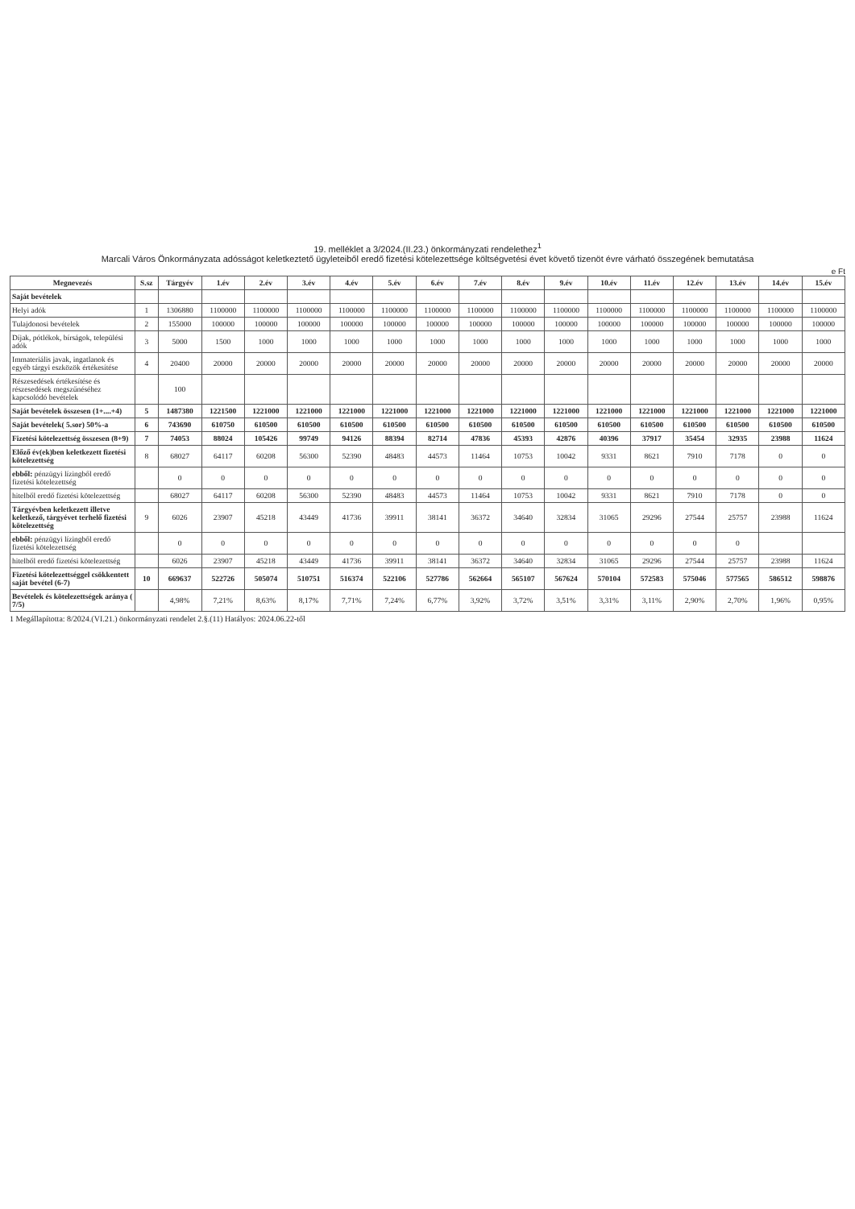19. melléklet a 3/2024.(II.23.) önkormányzati rendelethez<sup>1</sup>
Marcali Város Önkormányzata adósságot keletkeztető ügyleteiből eredő fizetési kötelezettsége költségvetési évet követő tizenöt évre várható összegének bemutatása
e Ft
| Megnevezés | S.sz | Tárgyév | 1.év | 2.év | 3.év | 4.év | 5.év | 6.év | 7.év | 8.év | 9.év | 10.év | 11.év | 12.év | 13.év | 14.év | 15.év |
| --- | --- | --- | --- | --- | --- | --- | --- | --- | --- | --- | --- | --- | --- | --- | --- | --- | --- |
| Saját bevételek | | | | | | | | | | | | | | | | | |
| Helyi adók | 1 | 1306880 | 1100000 | 1100000 | 1100000 | 1100000 | 1100000 | 1100000 | 1100000 | 1100000 | 1100000 | 1100000 | 1100000 | 1100000 | 1100000 | 1100000 | 1100000 |
| Tulajdonosi bevételek | 2 | 155000 | 100000 | 100000 | 100000 | 100000 | 100000 | 100000 | 100000 | 100000 | 100000 | 100000 | 100000 | 100000 | 100000 | 100000 | 100000 |
| Díjak, pótlékok, bírságok, települési adók | 3 | 5000 | 1500 | 1000 | 1000 | 1000 | 1000 | 1000 | 1000 | 1000 | 1000 | 1000 | 1000 | 1000 | 1000 | 1000 | 1000 |
| Immateriális javak, ingatlanok és egyéb tárgyi eszközök értékesítése | 4 | 20400 | 20000 | 20000 | 20000 | 20000 | 20000 | 20000 | 20000 | 20000 | 20000 | 20000 | 20000 | 20000 | 20000 | 20000 | 20000 |
| Részesedések értékesítése és részesedések megszűnéséhez kapcsolódó bevételek | | 100 | | | | | | | | | | | | | | | |
| Saját bevételek összesen (1+....+4) | 5 | 1487380 | 1221500 | 1221000 | 1221000 | 1221000 | 1221000 | 1221000 | 1221000 | 1221000 | 1221000 | 1221000 | 1221000 | 1221000 | 1221000 | 1221000 | 1221000 |
| Saját bevételek( 5.sor) 50%-a | 6 | 743690 | 610750 | 610500 | 610500 | 610500 | 610500 | 610500 | 610500 | 610500 | 610500 | 610500 | 610500 | 610500 | 610500 | 610500 | 610500 |
| Fizetési kötelezettség összesen (8+9) | 7 | 74053 | 88024 | 105426 | 99749 | 94126 | 88394 | 82714 | 47836 | 45393 | 42876 | 40396 | 37917 | 35454 | 32935 | 23988 | 11624 |
| Előző év(ek)ben keletkezett fizetési kötelezettség | 8 | 68027 | 64117 | 60208 | 56300 | 52390 | 48483 | 44573 | 11464 | 10753 | 10042 | 9331 | 8621 | 7910 | 7178 | 0 | 0 |
| ebből: pénzügyi lízingből eredő fizetési kötelezettség | | 0 | 0 | 0 | 0 | 0 | 0 | 0 | 0 | 0 | 0 | 0 | 0 | 0 | 0 | 0 | 0 |
| hitelből eredő fizetési kötelezettség | | 68027 | 64117 | 60208 | 56300 | 52390 | 48483 | 44573 | 11464 | 10753 | 10042 | 9331 | 8621 | 7910 | 7178 | 0 | 0 |
| Tárgyévben keletkezett illetve keletkező, tárgyévet terhelő fizetési kötelezettség | 9 | 6026 | 23907 | 45218 | 43449 | 41736 | 39911 | 38141 | 36372 | 34640 | 32834 | 31065 | 29296 | 27544 | 25757 | 23988 | 11624 |
| ebből: pénzügyi lízingből eredő fizetési kötelezettség | | 0 | 0 | 0 | 0 | 0 | 0 | 0 | 0 | 0 | 0 | 0 | 0 | 0 | 0 | | |
| hitelből eredő fizetési kötelezettség | | 6026 | 23907 | 45218 | 43449 | 41736 | 39911 | 38141 | 36372 | 34640 | 32834 | 31065 | 29296 | 27544 | 25757 | 23988 | 11624 |
| Fizetési kötelezettséggel csökkentett saját bevétel (6-7) | 10 | 669637 | 522726 | 505074 | 510751 | 516374 | 522106 | 527786 | 562664 | 565107 | 567624 | 570104 | 572583 | 575046 | 577565 | 586512 | 598876 |
| Bevételek és kötelezettségek aránya ( 7/5) | | 4,98% | 7,21% | 8,63% | 8,17% | 7,71% | 7,24% | 6,77% | 3,92% | 3,72% | 3,51% | 3,31% | 3,11% | 2,90% | 2,70% | 1,96% | 0,95% |
1 Megállapította: 8/2024.(VI.21.) önkormányzati rendelet 2.§.(11) Hatályos: 2024.06.22-től